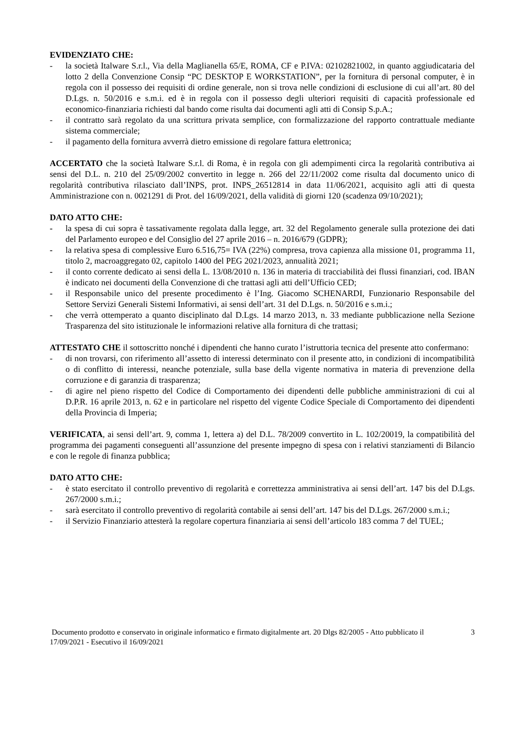EVIDENZIATO CHE:
- la società Italware S.r.l., Via della Maglianella 65/E, ROMA, CF e P.IVA: 02102821002, in quanto aggiudicataria del lotto 2 della Convenzione Consip “PC DESKTOP E WORKSTATION”, per la fornitura di personal computer, è in regola con il possesso dei requisiti di ordine generale, non si trova nelle condizioni di esclusione di cui all’art. 80 del D.Lgs. n. 50/2016 e s.m.i. ed è in regola con il possesso degli ulteriori requisiti di capacità professionale ed economico-finanziaria richiesti dal bando come risulta dai documenti agli atti di Consip S.p.A.;
- il contratto sarà regolato da una scrittura privata semplice, con formalizzazione del rapporto contrattuale mediante sistema commerciale;
- il pagamento della fornitura avverrà dietro emissione di regolare fattura elettronica;
ACCERTATO che la società Italware S.r.l. di Roma, è in regola con gli adempimenti circa la regolarità contributiva ai sensi del D.L. n. 210 del 25/09/2002 convertito in legge n. 266 del 22/11/2002 come risulta dal documento unico di regolarità contributiva rilasciato dall’INPS, prot. INPS_26512814 in data 11/06/2021, acquisito agli atti di questa Amministrazione con n. 0021291 di Prot. del 16/09/2021, della validità di giorni 120 (scadenza 09/10/2021);
DATO ATTO CHE:
- la spesa di cui sopra è tassativamente regolata dalla legge, art. 32 del Regolamento generale sulla protezione dei dati del Parlamento europeo e del Consiglio del 27 aprile 2016 – n. 2016/679 (GDPR);
- la relativa spesa di complessive Euro 6.516,75= IVA (22%) compresa, trova capienza alla missione 01, programma 11, titolo 2, macroaggregato 02, capitolo 1400 del PEG 2021/2023, annualità 2021;
- il conto corrente dedicato ai sensi della L. 13/08/2010 n. 136 in materia di tracciabilità dei flussi finanziari, cod. IBAN è indicato nei documenti della Convenzione di che trattasi agli atti dell’Ufficio CED;
- il Responsabile unico del presente procedimento è l’Ing. Giacomo SCHENARDI, Funzionario Responsabile del Settore Servizi Generali Sistemi Informativi, ai sensi dell’art. 31 del D.Lgs. n. 50/2016 e s.m.i.;
- che verrà ottemperato a quanto disciplinato dal D.Lgs. 14 marzo 2013, n. 33 mediante pubblicazione nella Sezione Trasparenza del sito istituzionale le informazioni relative alla fornitura di che trattasi;
ATTESTATO CHE il sottoscritto nonché i dipendenti che hanno curato l’istruttoria tecnica del presente atto confermano:
- di non trovarsi, con riferimento all’assetto di interessi determinato con il presente atto, in condizioni di incompatibilità o di conflitto di interessi, neanche potenziale, sulla base della vigente normativa in materia di prevenzione della corruzione e di garanzia di trasparenza;
- di agire nel pieno rispetto del Codice di Comportamento dei dipendenti delle pubbliche amministrazioni di cui al D.P.R. 16 aprile 2013, n. 62 e in particolare nel rispetto del vigente Codice Speciale di Comportamento dei dipendenti della Provincia di Imperia;
VERIFICATA, ai sensi dell’art. 9, comma 1, lettera a) del D.L. 78/2009 convertito in L. 102/20019, la compatibilità del programma dei pagamenti conseguenti all’assunzione del presente impegno di spesa con i relativi stanziamenti di Bilancio e con le regole di finanza pubblica;
DATO ATTO CHE:
- è stato esercitato il controllo preventivo di regolarità e correttezza amministrativa ai sensi dell’art. 147 bis del D.Lgs. 267/2000 s.m.i.;
- sarà esercitato il controllo preventivo di regolarità contabile ai sensi dell’art. 147 bis del D.Lgs. 267/2000 s.m.i.;
- il Servizio Finanziario attesterà la regolare copertura finanziaria ai sensi dell’articolo 183 comma 7 del TUEL;
Documento prodotto e conservato in originale informatico e firmato digitalmente art. 20 Dlgs 82/2005 - Atto pubblicato il 17/09/2021 - Esecutivo il 16/09/2021
3